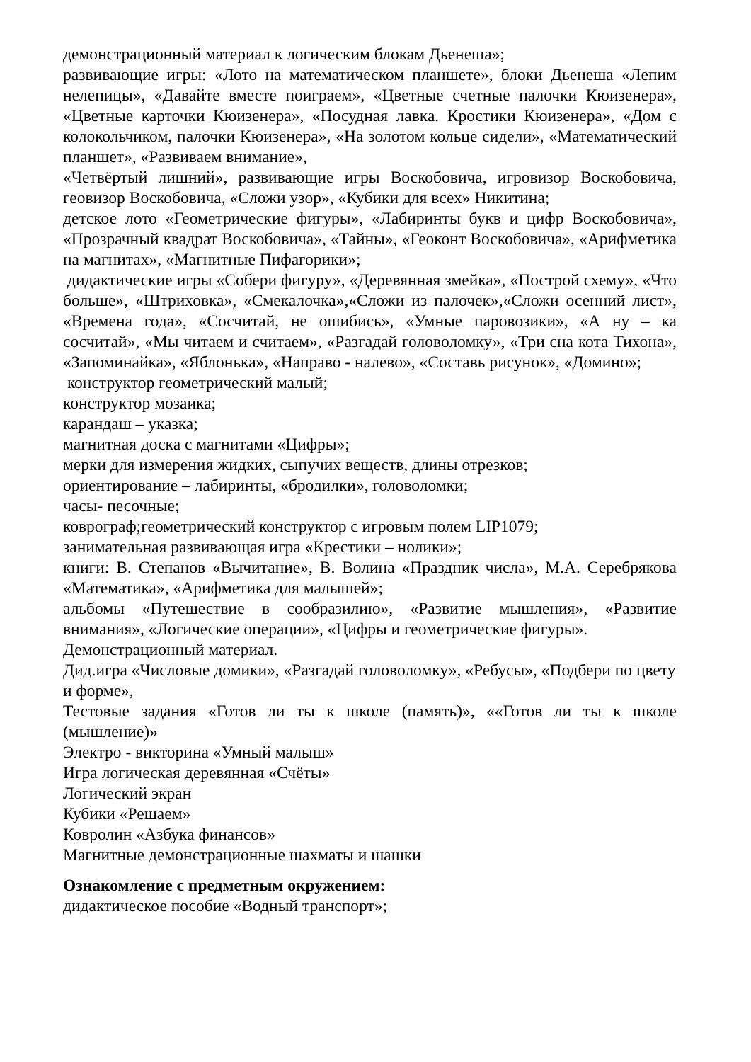демонстрационный материал к логическим блокам Дьенеша»;
развивающие игры: «Лото на математическом планшете», блоки Дьенеша «Лепим нелепицы», «Давайте вместе поиграем», «Цветные счетные палочки Кюизенера», «Цветные карточки Кюизенера», «Посудная лавка. Кростики Кюизенера», «Дом с колокольчиком, палочки Кюизенера», «На золотом кольце сидели», «Математический планшет», «Развиваем внимание»,
«Четвёртый лишний», развивающие игры Воскобовича, игровизор Воскобовича, геовизор Воскобовича, «Сложи узор», «Кубики для всех» Никитина;
детское лото «Геометрические фигуры», «Лабиринты букв и цифр Воскобовича», «Прозрачный квадрат Воскобовича», «Тайны», «Геоконт Воскобовича», «Арифметика на магнитах», «Магнитные Пифагорики»;
дидактические игры «Собери фигуру», «Деревянная змейка», «Построй схему», «Что больше», «Штриховка», «Смекалочка»,«Сложи из палочек»,«Сложи осенний лист», «Времена года», «Сосчитай, не ошибись», «Умные паровозики», «А ну – ка сосчитай», «Мы читаем и считаем», «Разгадай головоломку», «Три сна кота Тихона», «Запоминайка», «Яблонька», «Направо - налево», «Составь рисунок», «Домино»;
конструктор геометрический малый;
конструктор мозаика;
карандаш – указка;
магнитная доска с магнитами «Цифры»;
мерки для измерения жидких, сыпучих веществ, длины отрезков;
ориентирование – лабиринты, «бродилки», головоломки;
часы- песочные;
коврограф;геометрический конструктор с игровым полем LIP1079;
занимательная развивающая игра «Крестики – нолики»;
книги: В. Степанов «Вычитание», В. Волина «Праздник числа», М.А. Серебрякова «Математика», «Арифметика для малышей»;
альбомы «Путешествие в сообразилию», «Развитие мышления», «Развитие внимания», «Логические операции», «Цифры и геометрические фигуры».
Демонстрационный материал.
Дид.игра «Числовые домики», «Разгадай головоломку», «Ребусы», «Подбери по цвету и форме»,
Тестовые задания «Готов ли ты к школе (память)», ««Готов ли ты к школе (мышление)»
Электро - викторина «Умный малыш»
Игра логическая деревянная «Счёты»
Логический экран
Кубики «Решаем»
Ковролин «Азбука финансов»
Магнитные демонстрационные шахматы и шашки
Ознакомление с предметным окружением:
дидактическое пособие «Водный транспорт»;